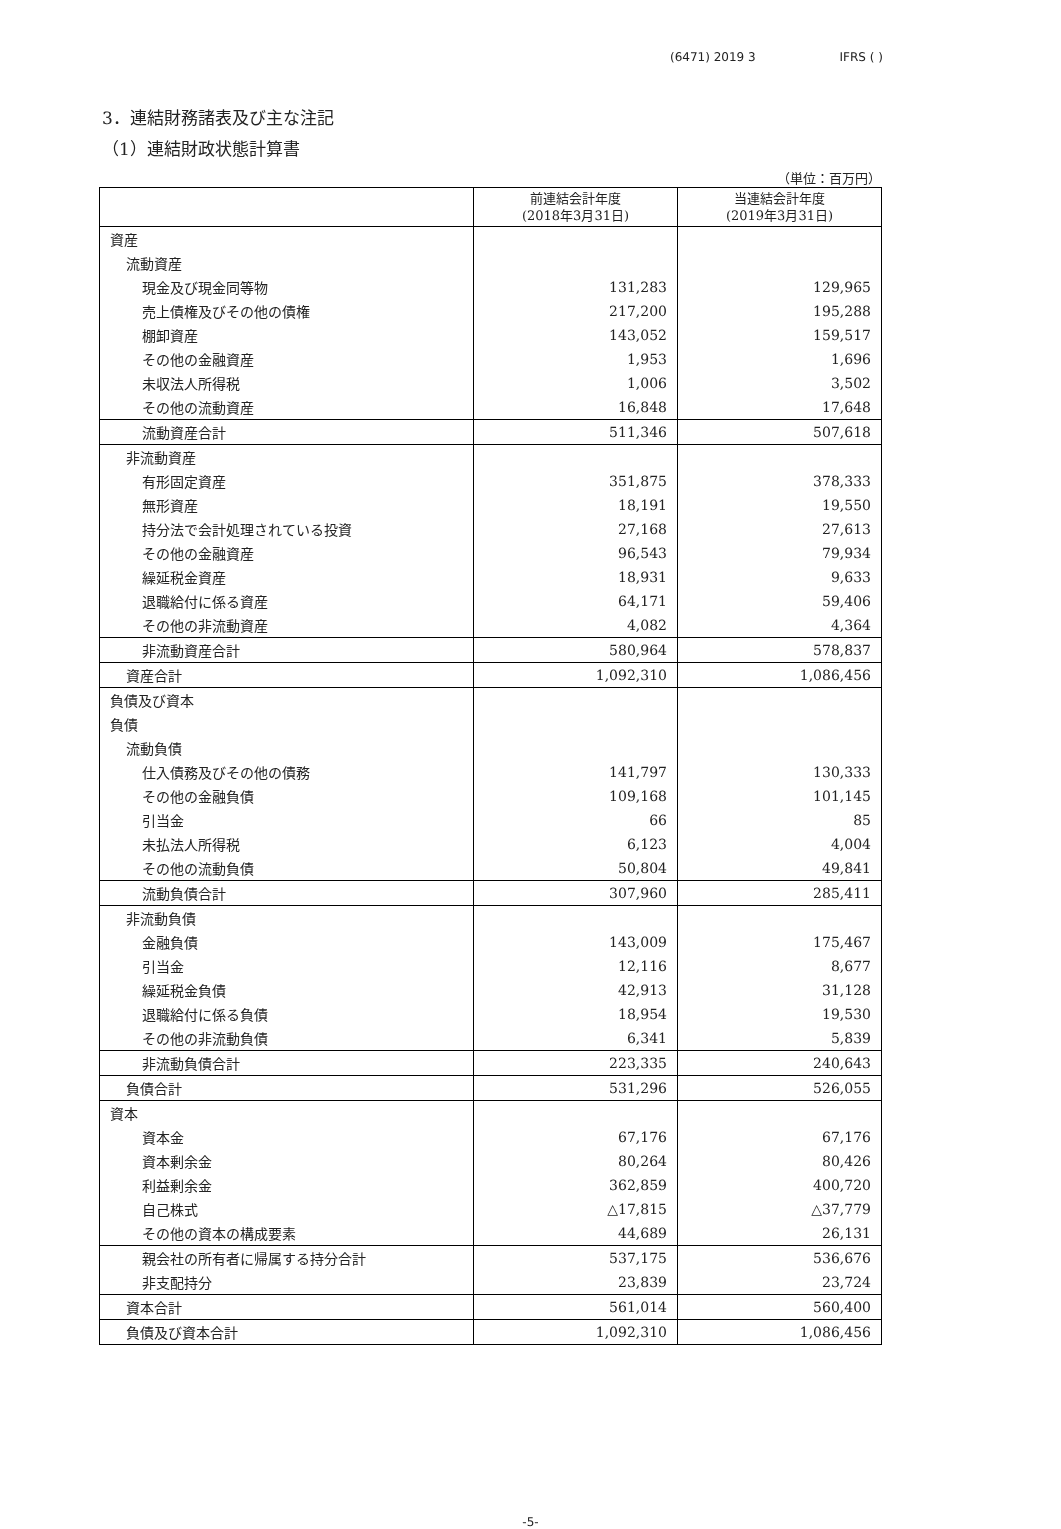(6471) 2019 3 IFRS ( )
3．連結財務諸表及び主な注記
（1）連結財政状態計算書
（単位：百万円）
| | 前連結会計年度 (2018年3月31日) | 当連結会計年度 (2019年3月31日) |
| --- | --- | --- |
| 資産 | | |
| 流動資産 | | |
| 現金及び現金同等物 | 131,283 | 129,965 |
| 売上債権及びその他の債権 | 217,200 | 195,288 |
| 棚卸資産 | 143,052 | 159,517 |
| その他の金融資産 | 1,953 | 1,696 |
| 未収法人所得税 | 1,006 | 3,502 |
| その他の流動資産 | 16,848 | 17,648 |
| 流動資産合計 | 511,346 | 507,618 |
| 非流動資産 | | |
| 有形固定資産 | 351,875 | 378,333 |
| 無形資産 | 18,191 | 19,550 |
| 持分法で会計処理されている投資 | 27,168 | 27,613 |
| その他の金融資産 | 96,543 | 79,934 |
| 繰延税金資産 | 18,931 | 9,633 |
| 退職給付に係る資産 | 64,171 | 59,406 |
| その他の非流動資産 | 4,082 | 4,364 |
| 非流動資産合計 | 580,964 | 578,837 |
| 資産合計 | 1,092,310 | 1,086,456 |
| 負債及び資本 | | |
| 負債 | | |
| 流動負債 | | |
| 仕入債務及びその他の債務 | 141,797 | 130,333 |
| その他の金融負債 | 109,168 | 101,145 |
| 引当金 | 66 | 85 |
| 未払法人所得税 | 6,123 | 4,004 |
| その他の流動負債 | 50,804 | 49,841 |
| 流動負債合計 | 307,960 | 285,411 |
| 非流動負債 | | |
| 金融負債 | 143,009 | 175,467 |
| 引当金 | 12,116 | 8,677 |
| 繰延税金負債 | 42,913 | 31,128 |
| 退職給付に係る負債 | 18,954 | 19,530 |
| その他の非流動負債 | 6,341 | 5,839 |
| 非流動負債合計 | 223,335 | 240,643 |
| 負債合計 | 531,296 | 526,055 |
| 資本 | | |
| 資本金 | 67,176 | 67,176 |
| 資本剰余金 | 80,264 | 80,426 |
| 利益剰余金 | 362,859 | 400,720 |
| 自己株式 | △17,815 | △37,779 |
| その他の資本の構成要素 | 44,689 | 26,131 |
| 親会社の所有者に帰属する持分合計 | 537,175 | 536,676 |
| 非支配持分 | 23,839 | 23,724 |
| 資本合計 | 561,014 | 560,400 |
| 負債及び資本合計 | 1,092,310 | 1,086,456 |
-5-